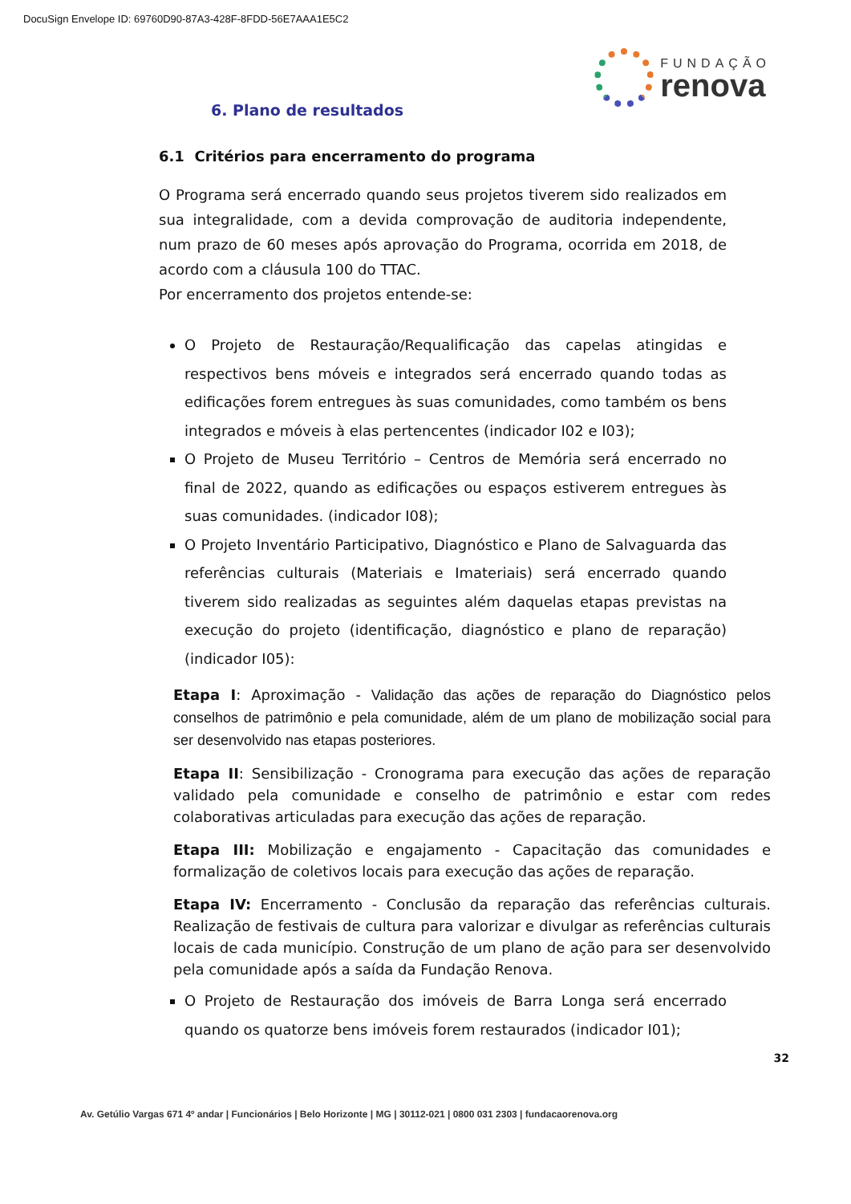DocuSign Envelope ID: 69760D90-87A3-428F-8FDD-56E7AAA1E5C2
FUNDAÇÃO
renova
6. Plano de resultados
6.1 Critérios para encerramento do programa
O Programa será encerrado quando seus projetos tiverem sido realizados em sua integralidade, com a devida comprovação de auditoria independente, num prazo de 60 meses após aprovação do Programa, ocorrida em 2018, de acordo com a cláusula 100 do TTAC.
Por encerramento dos projetos entende-se:
O Projeto de Restauração/Requalificação das capelas atingidas e respectivos bens móveis e integrados será encerrado quando todas as edificações forem entregues às suas comunidades, como também os bens integrados e móveis à elas pertencentes (indicador I02 e I03);
O Projeto de Museu Território – Centros de Memória será encerrado no final de 2022, quando as edificações ou espaços estiverem entregues às suas comunidades. (indicador I08);
O Projeto Inventário Participativo, Diagnóstico e Plano de Salvaguarda das referências culturais (Materiais e Imateriais) será encerrado quando tiverem sido realizadas as seguintes além daquelas etapas previstas na execução do projeto (identificação, diagnóstico e plano de reparação) (indicador I05):
Etapa I: Aproximação - Validação das ações de reparação do Diagnóstico pelos conselhos de patrimônio e pela comunidade, além de um plano de mobilização social para ser desenvolvido nas etapas posteriores.
Etapa II: Sensibilização - Cronograma para execução das ações de reparação validado pela comunidade e conselho de patrimônio e estar com redes colaborativas articuladas para execução das ações de reparação.
Etapa III: Mobilização e engajamento - Capacitação das comunidades e formalização de coletivos locais para execução das ações de reparação.
Etapa IV: Encerramento - Conclusão da reparação das referências culturais. Realização de festivais de cultura para valorizar e divulgar as referências culturais locais de cada município. Construção de um plano de ação para ser desenvolvido pela comunidade após a saída da Fundação Renova.
O Projeto de Restauração dos imóveis de Barra Longa será encerrado quando os quatorze bens imóveis forem restaurados (indicador I01);
32
Av. Getúlio Vargas 671 4º andar | Funcionários | Belo Horizonte | MG | 30112-021 | 0800 031 2303 | fundacaorenova.org